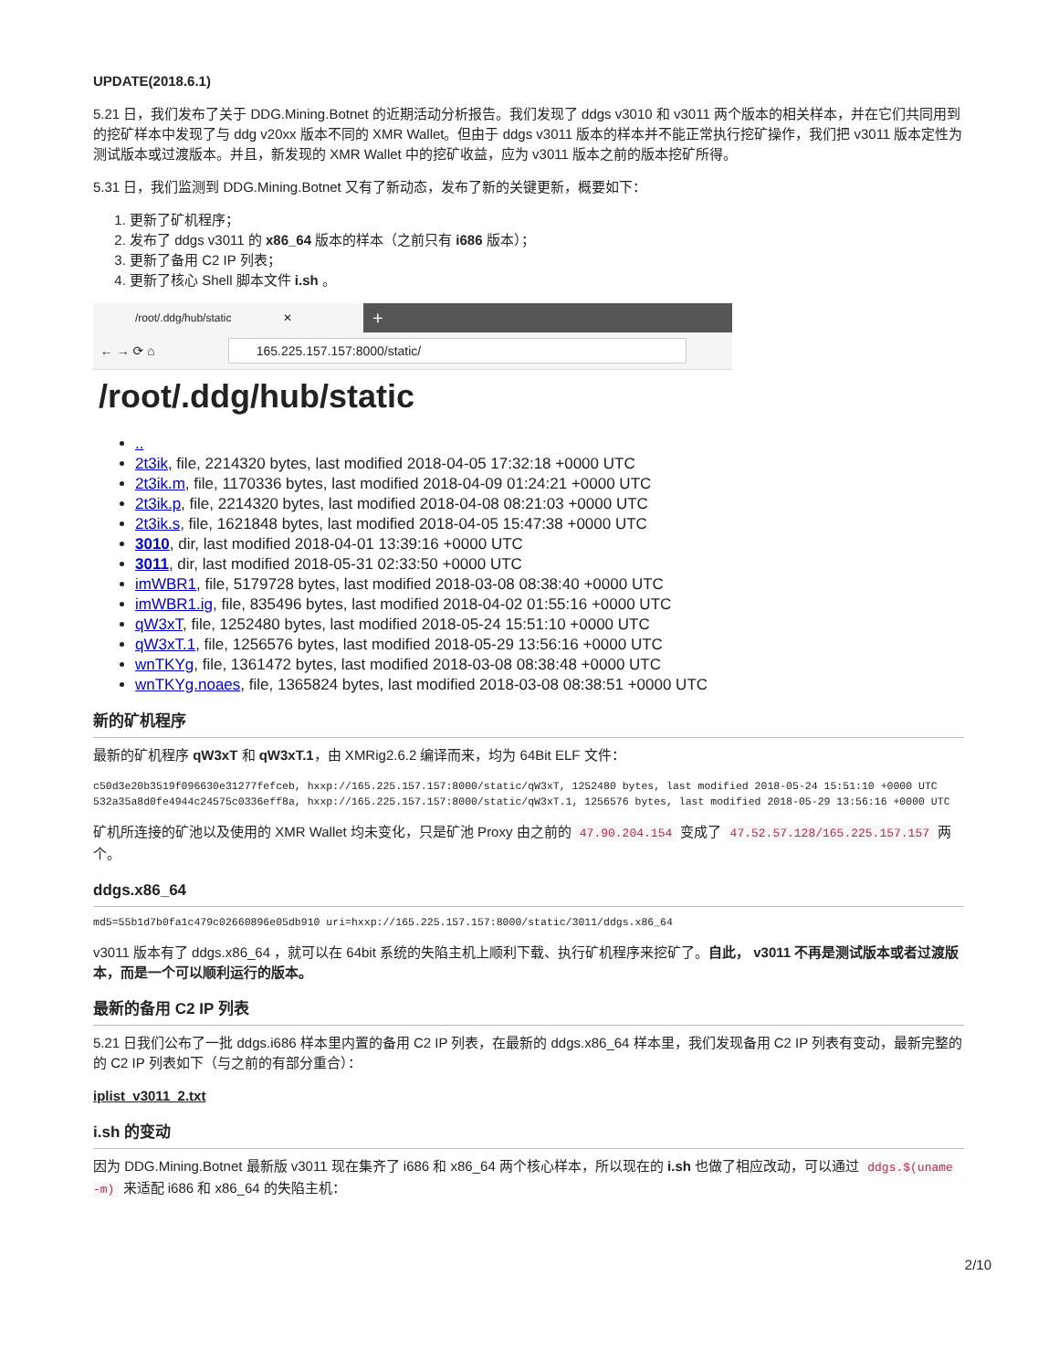UPDATE(2018.6.1)
5.21 日，我们发布了关于 DDG.Mining.Botnet 的近期活动分析报告。我们发现了 ddgs v3010 和 v3011 两个版本的相关样本，并在它们共同用到的挖矿样本中发现了与 ddg v20xx 版本不同的 XMR Wallet。但由于 ddgs v3011 版本的样本并不能正常执行挖矿操作，我们把 v3011 版本定性为测试版本或过渡版本。并且，新发现的 XMR Wallet 中的挖矿收益，应为 v3011 版本之前的版本挖矿所得。
5.31 日，我们监测到 DDG.Mining.Botnet 又有了新动态，发布了新的关键更新，概要如下：
1. 更新了矿机程序；
2. 发布了 ddgs v3011 的 x86_64 版本的样本（之前只有 i686 版本）；
3. 更新了备用 C2 IP 列表；
4. 更新了核心 Shell 脚本文件 i.sh 。
/root/.ddg/hub/static ✕ +
← → ⟳ ⌂
165.225.157.157:8000/static/
/root/.ddg/hub/static
..
2t3ik, file, 2214320 bytes, last modified 2018-04-05 17:32:18 +0000 UTC
2t3ik.m, file, 1170336 bytes, last modified 2018-04-09 01:24:21 +0000 UTC
2t3ik.p, file, 2214320 bytes, last modified 2018-04-08 08:21:03 +0000 UTC
2t3ik.s, file, 1621848 bytes, last modified 2018-04-05 15:47:38 +0000 UTC
3010, dir, last modified 2018-04-01 13:39:16 +0000 UTC
3011, dir, last modified 2018-05-31 02:33:50 +0000 UTC
imWBR1, file, 5179728 bytes, last modified 2018-03-08 08:38:40 +0000 UTC
imWBR1.ig, file, 835496 bytes, last modified 2018-04-02 01:55:16 +0000 UTC
qW3xT, file, 1252480 bytes, last modified 2018-05-24 15:51:10 +0000 UTC
qW3xT.1, file, 1256576 bytes, last modified 2018-05-29 13:56:16 +0000 UTC
wnTKYg, file, 1361472 bytes, last modified 2018-03-08 08:38:48 +0000 UTC
wnTKYg.noaes, file, 1365824 bytes, last modified 2018-03-08 08:38:51 +0000 UTC
新的矿机程序
最新的矿机程序 qW3xT 和 qW3xT.1，由 XMRig2.6.2 编译而来，均为 64Bit ELF 文件：
c50d3e20b3519f096630e31277fefceb, hxxp://165.225.157.157:8000/static/qW3xT, 1252480 bytes, last modified 2018-05-24 15:51:10 +0000 UTC
532a35a8d0fe4944c24575c0336eff8a, hxxp://165.225.157.157:8000/static/qW3xT.1, 1256576 bytes, last modified 2018-05-29 13:56:16 +0000 UTC
矿机所连接的矿池以及使用的 XMR Wallet 均未变化，只是矿池 Proxy 由之前的 47.90.204.154 变成了 47.52.57.128/165.225.157.157 两个。
ddgs.x86_64
md5=55b1d7b0fa1c479c02660896e05db910 uri=hxxp://165.225.157.157:8000/static/3011/ddgs.x86_64
v3011 版本有了 ddgs.x86_64 ，就可以在 64bit 系统的失陷主机上顺利下载、执行矿机程序来挖矿了。自此， v3011 不再是测试版本或者过渡版本，而是一个可以顺利运行的版本。
最新的备用 C2 IP 列表
5.21 日我们公布了一批 ddgs.i686 样本里内置的备用 C2 IP 列表，在最新的 ddgs.x86_64 样本里，我们发现备用 C2 IP 列表有变动，最新完整的的 C2 IP 列表如下（与之前的有部分重合）：
iplist_v3011_2.txt
i.sh 的变动
因为 DDG.Mining.Botnet 最新版 v3011 现在集齐了 i686 和 x86_64 两个核心样本，所以现在的 i.sh 也做了相应改动，可以通过 ddgs.$(uname -m) 来适配 i686 和 x86_64 的失陷主机：
2/10